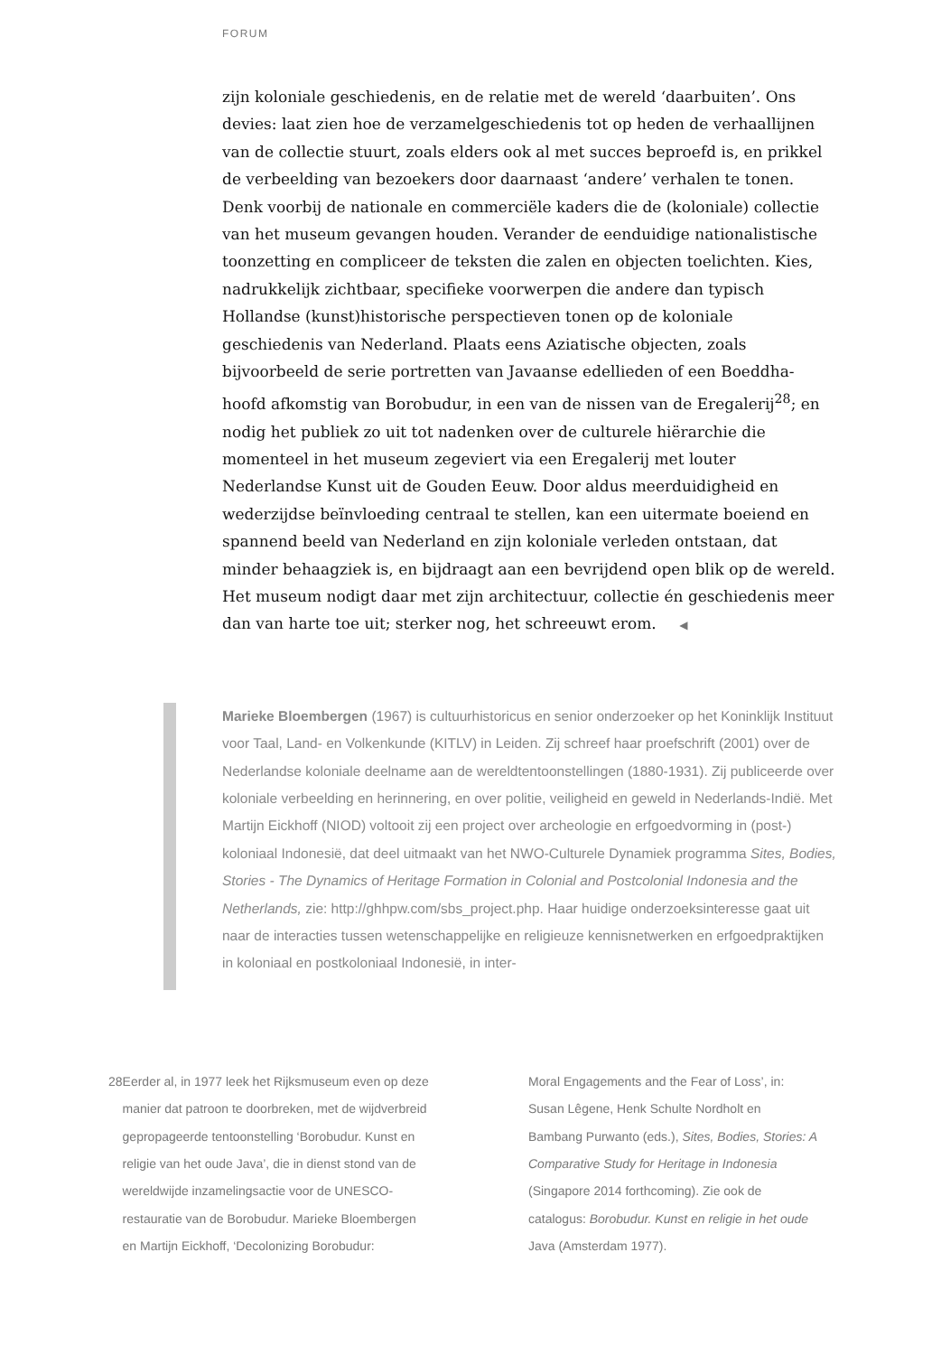FORUM
zijn koloniale geschiedenis, en de relatie met de wereld ‘daarbuiten’. Ons devies: laat zien hoe de verzamelgeschiedenis tot op heden de verhaallijnen van de collectie stuurt, zoals elders ook al met succes beproefd is, en prikkel de verbeelding van bezoekers door daarnaast ‘andere’ verhalen te tonen. Denk voorbij de nationale en commerciële kaders die de (koloniale) collectie van het museum gevangen houden. Verander de eenduidige nationalistische toonzetting en compliceer de teksten die zalen en objecten toelichten. Kies, nadrukkelijk zichtbaar, specifieke voorwerpen die andere dan typisch Hollandse (kunst)historische perspectieven tonen op de koloniale geschiedenis van Nederland. Plaats eens Aziatische objecten, zoals bijvoorbeeld de serie portretten van Javaanse edellieden of een Boeddha-hoofd afkomstig van Borobudur, in een van de nissen van de Eregalerij<sup>28</sup>; en nodig het publiek zo uit tot nadenken over de culturele hiërarchie die momenteel in het museum zegeviert via een Eregalerij met louter Nederlandse Kunst uit de Gouden Eeuw. Door aldus meerduidigheid en wederzijdse beïnvloeding centraal te stellen, kan een uitermate boeiend en spannend beeld van Nederland en zijn koloniale verleden ontstaan, dat minder behaagziek is, en bijdraagt aan een bevrijdend open blik op de wereld. Het museum nodigt daar met zijn architectuur, collectie én geschiedenis meer dan van harte toe uit; sterker nog, het schreeuwt erom. ◀
Marieke Bloembergen (1967) is cultuurhistoricus en senior onderzoeker op het Koninklijk Instituut voor Taal, Land- en Volkenkunde (KITLV) in Leiden. Zij schreef haar proefschrift (2001) over de Nederlandse koloniale deelname aan de wereldtentoonstellingen (1880-1931). Zij publiceerde over koloniale verbeelding en herinnering, en over politie, veiligheid en geweld in Nederlands-Indië. Met Martijn Eickhoff (NIOD) voltooit zij een project over archeologie en erfgoedvorming in (post-) koloniaal Indonesië, dat deel uitmaakt van het NWO-Culturele Dynamiek programma Sites, Bodies, Stories - The Dynamics of Heritage Formation in Colonial and Postcolonial Indonesia and the Netherlands, zie: http://ghhpw.com/sbs_project.php. Haar huidige onderzoeksinteresse gaat uit naar de interacties tussen wetenschappelijke en religieuze kennisnetwerken en erfgoedpraktijken in koloniaal en postkoloniaal Indonesië, in inter-
28 Eerder al, in 1977 leek het Rijksmuseum even op deze manier dat patroon te doorbreken, met de wijdverbreid gepropageerde tentoonstelling ‘Borobudur. Kunst en religie van het oude Java’, die in dienst stond van de wereldwijde inzamelingsactie voor de UNESCO-restauratie van de Borobudur. Marieke Bloembergen en Martijn Eickhoff, ‘Decolonizing Borobudur:
Moral Engagements and the Fear of Loss’, in: Susan Lêgene, Henk Schulte Nordholt en Bambang Purwanto (eds.), Sites, Bodies, Stories: A Comparative Study for Heritage in Indonesia (Singapore 2014 forthcoming). Zie ook de catalogus: Borobudur. Kunst en religie in het oude Java (Amsterdam 1977).